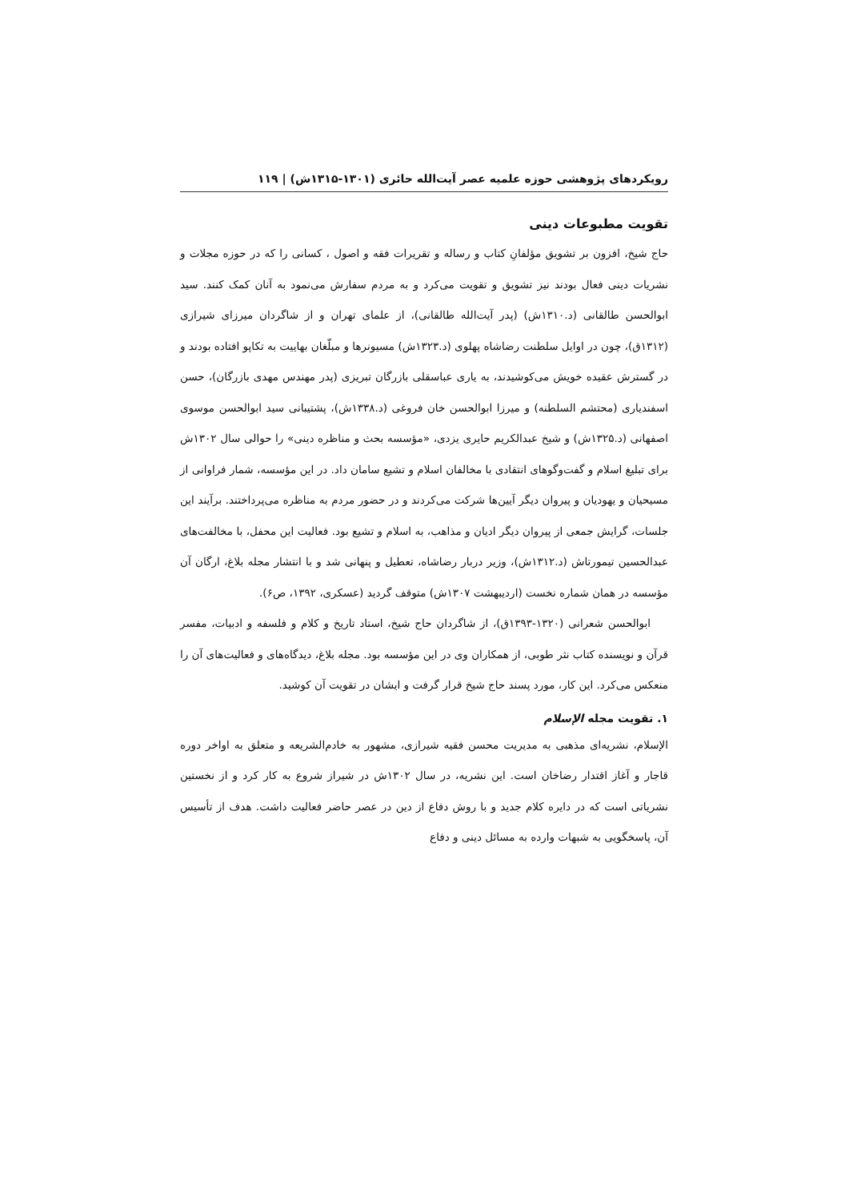رویکردهای پژوهشی حوزه علمیه عصر آیت‌الله حائری (۱۳۰۱-۱۳۱۵ش) | ۱۱۹
تقویت مطبوعات دینی
حاج شیخ، افزون بر تشویق مؤلفانِ کتاب و رساله و تقریرات فقه و اصول ، کسانی را که در حوزه مجلات و نشریات دینی فعال بودند نیز تشویق و تقویت می‌کرد و به مردم سفارش می‌نمود به آنان کمک کنند. سید ابوالحسن طالقانی (د.۱۳۱۰ش) (پدر آیت‌الله طالقانی)، از علمای تهران و از شاگردان میرزای شیرازی (۱۳۱۲ق)، چون در اوایل سلطنت رضاشاه پهلوی (د.۱۳۲۳ش) مسیونرها و مبلّغان بهاییت به تکاپو افتاده بودند و در گسترش عقیده خویش می‌کوشیدند، به یاری عباسقلی بازرگان تبریزی (پدر مهندس مهدی بازرگان)، حسن اسفندیاری (محتشم السلطنه) و میرزا ابوالحسن خان فروغی (د.۱۳۳۸ش)، پشتیبانی سید ابوالحسن موسوی اصفهانی (د.۱۳۲۵ش) و شیخ عبدالکریم حایری یزدی، «مؤسسه بحث و مناظره دینی» را حوالی سال ۱۳۰۲ش برای تبلیغ اسلام و گفت‌وگوهای انتقادی با مخالفان اسلام و تشیع سامان داد. در این مؤسسه، شمار فراوانی از مسیحیان و یهودیان و پیروان دیگر آیین‌ها شرکت می‌کردند و در حضور مردم به مناظره می‌پرداختند. برآیند این جلسات، گرایش جمعی از پیروان دیگر ادیان و مذاهب، به اسلام و تشیع بود. فعالیت این محفل، با مخالفت‌های عبدالحسین تیمورتاش (د.۱۳۱۲ش)، وزیر دربار رضاشاه، تعطیل و پنهانی شد و با انتشار مجله بلاغ، ارگان آن مؤسسه در همان شماره نخست (اردیبهشت ۱۳۰۷ش) متوقف گردید (عسکری، ۱۳۹۲، ص۶).
ابوالحسن شعرانی (۱۳۲۰-۱۳۹۳ق)، از شاگردان حاج شیخ، استاد تاریخ و کلام و فلسفه و ادبیات، مفسر قرآن و نویسنده کتاب نثر طوبی، از همکاران وی در این مؤسسه بود. مجله بلاغ، دیدگاه‌های و فعالیت‌های آن را منعکس می‌کرد. این کار، مورد پسند حاج شیخ قرار گرفت و ایشان در تقویت آن کوشید.
۱. تقویت مجله الإسلام
الإسلام، نشریه‌ای مذهبی به مدیریت محسن فقیه شیرازی، مشهور به خادم‌الشریعه و متعلق به اواخر دوره قاجار و آغاز اقتدار رضاخان است. این نشریه، در سال ۱۳۰۲ش در شیراز شروع به کار کرد و از نخستین نشریاتی است که در دایره کلام جدید و با روش دفاع از دین در عصر حاضر فعالیت داشت. هدف از تأسیس آن، پاسخگویی به شبهات وارده به مسائل دینی و دفاع